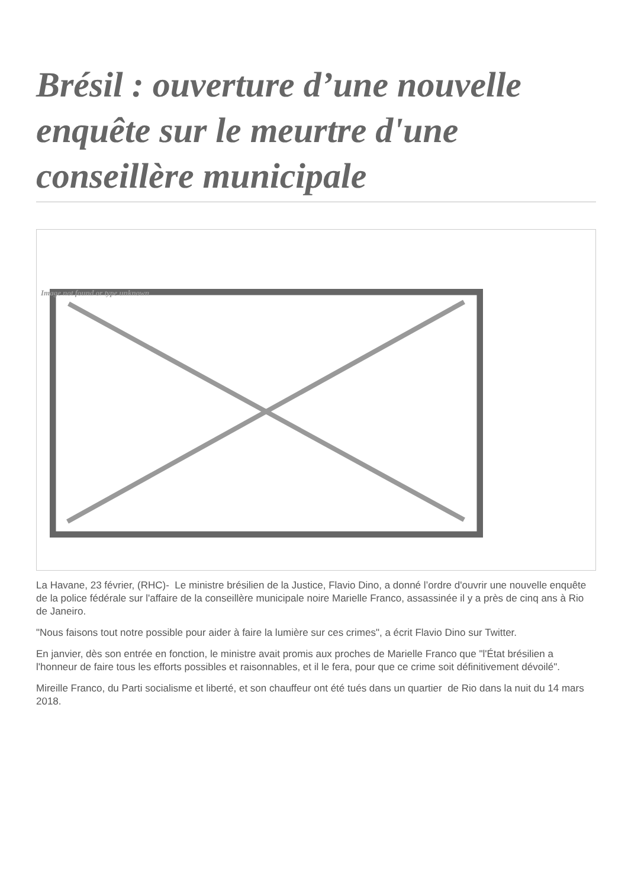Brésil : ouverture d’une nouvelle enquête sur le meurtre d'une conseillère municipale
Image not found or type unknown
La Havane, 23 février, (RHC)- Le ministre brésilien de la Justice, Flavio Dino, a donné l’ordre d'ouvrir une nouvelle enquête de la police fédérale sur l'affaire de la conseillère municipale noire Marielle Franco, assassinée il y a près de cinq ans à Rio de Janeiro.
"Nous faisons tout notre possible pour aider à faire la lumière sur ces crimes", a écrit Flavio Dino sur Twitter.
En janvier, dès son entrée en fonction, le ministre avait promis aux proches de Marielle Franco que "l'État brésilien a l'honneur de faire tous les efforts possibles et raisonnables, et il le fera, pour que ce crime soit définitivement dévoilé".
Mireille Franco, du Parti socialisme et liberté, et son chauffeur ont été tués dans un quartier de Rio dans la nuit du 14 mars 2018.